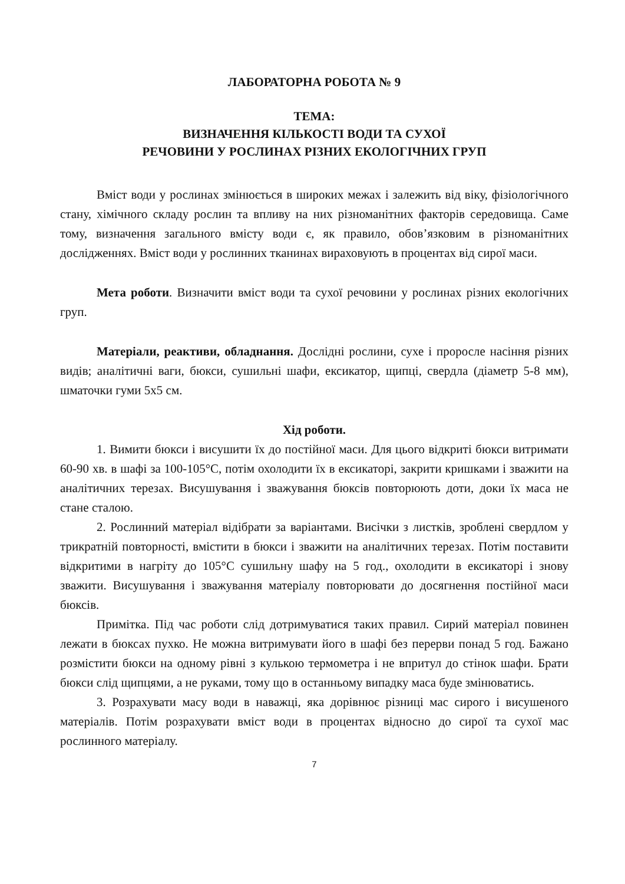ЛАБОРАТОРНА РОБОТА № 9
ТЕМА:
ВИЗНАЧЕННЯ КІЛЬКОСТІ ВОДИ ТА СУХОЇ
РЕЧОВИНИ У РОСЛИНАХ РІЗНИХ ЕКОЛОГІЧНИХ ГРУП
Вміст води у рослинах змінюється в широких межах і залежить від віку, фізіологічного стану, хімічного складу рослин та впливу на них різноманітних факторів середовища. Саме тому, визначення загального вмісту води є, як правило, обов’язковим в різноманітних дослідженнях. Вміст води у рослинних тканинах вираховують в процентах від сирої маси.
Мета роботи. Визначити вміст води та сухої речовини у рослинах різних екологічних груп.
Матеріали, реактиви, обладнання. Дослідні рослини, сухе і проросле насіння різних видів; аналітичні ваги, бюкси, сушильні шафи, ексикатор, щипці, свердла (діаметр 5-8 мм), шматочки гуми 5х5 см.
Хід роботи.
1. Вимити бюкси і висушити їх до постійної маси. Для цього відкриті бюкси витримати 60-90 хв. в шафі за 100-105°С, потім охолодити їх в ексикаторі, закрити кришками і зважити на аналітичних терезах. Висушування і зважування бюксів повторюють доти, доки їх маса не стане сталою.
2. Рослинний матеріал відібрати за варіантами. Висічки з листків, зроблені свердлом у трикратній повторності, вмістити в бюкси і зважити на аналітичних терезах. Потім поставити відкритими в нагріту до 105°С сушильну шафу на 5 год., охолодити в ексикаторі і знову зважити. Висушування і зважування матеріалу повторювати до досягнення постійної маси бюксів.
Примітка. Під час роботи слід дотримуватися таких правил. Сирий матеріал повинен лежати в бюксах пухко. Не можна витримувати його в шафі без перерви понад 5 год. Бажано розмістити бюкси на одному рівні з кулькою термометра і не впритул до стінок шафи. Брати бюкси слід щипцями, а не руками, тому що в останньому випадку маса буде змінюватись.
3. Розрахувати масу води в наважці, яка дорівнює різниці мас сирого і висушеного матеріалів. Потім розрахувати вміст води в процентах відносно до сирої та сухої мас рослинного матеріалу.
7